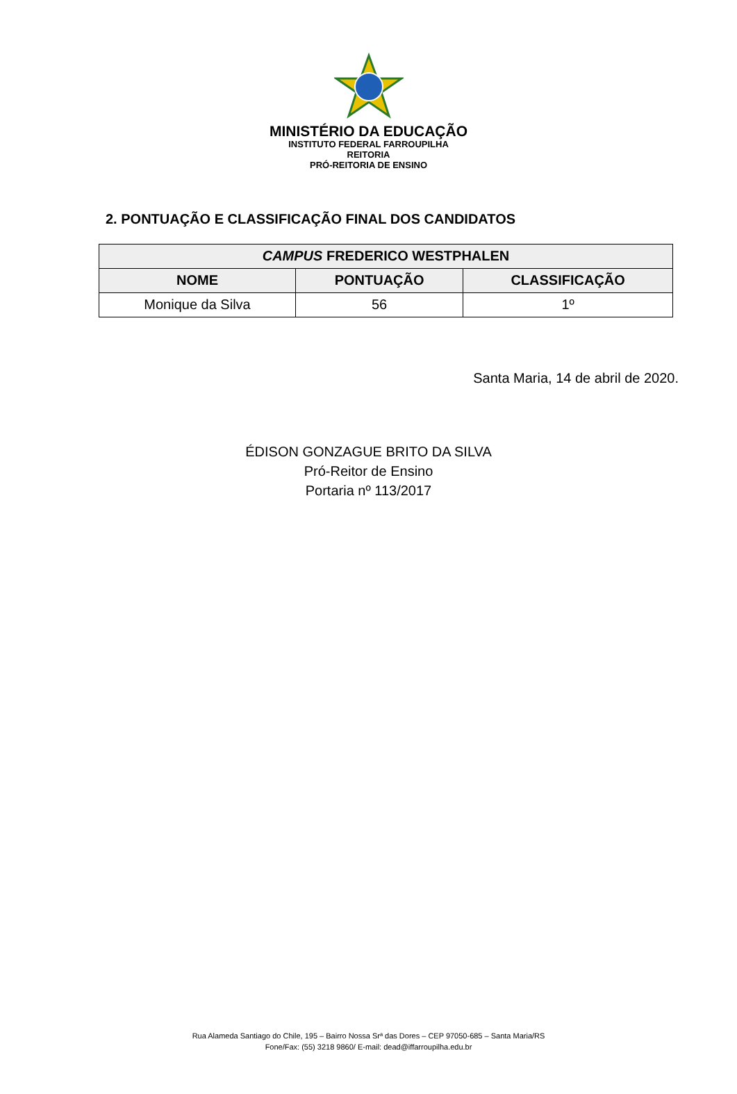MINISTÉRIO DA EDUCAÇÃO
INSTITUTO FEDERAL FARROUPILHA
REITORIA
PRÓ-REITORIA DE ENSINO
2. PONTUAÇÃO E CLASSIFICAÇÃO FINAL DOS CANDIDATOS
| CAMPUS FREDERICO WESTPHALEN | | |
| --- | --- | --- |
| NOME | PONTUAÇÃO | CLASSIFICAÇÃO |
| Monique da Silva | 56 | 1º |
Santa Maria, 14 de abril de 2020.
ÉDISON GONZAGUE BRITO DA SILVA
Pró-Reitor de Ensino
Portaria nº 113/2017
Rua Alameda Santiago do Chile, 195 – Bairro Nossa Srª das Dores – CEP 97050-685 – Santa Maria/RS
Fone/Fax: (55) 3218 9860/ E-mail: dead@iffarroupilha.edu.br